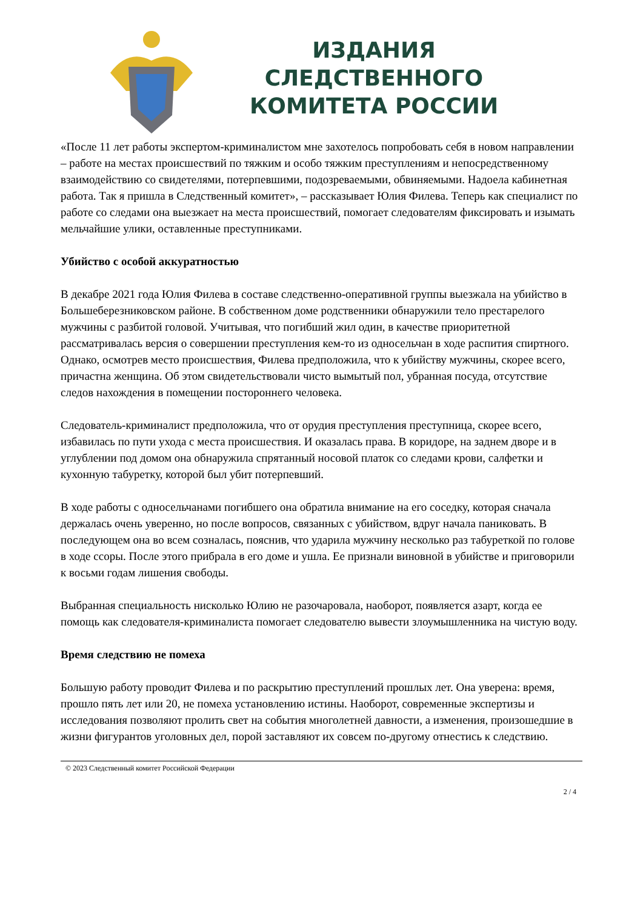ИЗДАНИЯ СЛЕДСТВЕННОГО
КОМИТЕТА РОССИИ
«После 11 лет работы экспертом-криминалистом мне захотелось попробовать себя в новом направлении – работе на местах происшествий по тяжким и особо тяжким преступлениям и непосредственному взаимодействию со свидетелями, потерпевшими, подозреваемыми, обвиняемыми. Надоела кабинетная работа. Так я пришла в Следственный комитет», – рассказывает Юлия Филева. Теперь как специалист по работе со следами она выезжает на места происшествий, помогает следователям фиксировать и изымать мельчайшие улики, оставленные преступниками.
Убийство с особой аккуратностью
В декабре 2021 года Юлия Филева в составе следственно-оперативной группы выезжала на убийство в Большеберезниковском районе. В собственном доме родственники обнаружили тело престарелого мужчины с разбитой головой. Учитывая, что погибший жил один, в качестве приоритетной рассматривалась версия о совершении преступления кем-то из односельчан в ходе распития спиртного. Однако, осмотрев место происшествия, Филева предположила, что к убийству мужчины, скорее всего, причастна женщина. Об этом свидетельствовали чисто вымытый пол, убранная посуда, отсутствие следов нахождения в помещении постороннего человека.
Следователь-криминалист предположила, что от орудия преступления преступница, скорее всего, избавилась по пути ухода с места происшествия. И оказалась права. В коридоре, на заднем дворе и в углублении под домом она обнаружила спрятанный носовой платок со следами крови, салфетки и кухонную табуретку, которой был убит потерпевший.
В ходе работы с односельчанами погибшего она обратила внимание на его соседку, которая сначала держалась очень уверенно, но после вопросов, связанных с убийством, вдруг начала паниковать. В последующем она во всем созналась, пояснив, что ударила мужчину несколько раз табуреткой по голове в ходе ссоры. После этого прибрала в его доме и ушла. Ее признали виновной в убийстве и приговорили к восьми годам лишения свободы.
Выбранная специальность нисколько Юлию не разочаровала, наоборот, появляется азарт, когда ее помощь как следователя-криминалиста помогает следователю вывести злоумышленника на чистую воду.
Время следствию не помеха
Большую работу проводит Филева и по раскрытию преступлений прошлых лет. Она уверена: время, прошло пять лет или 20, не помеха установлению истины. Наоборот, современные экспертизы и исследования позволяют пролить свет на события многолетней давности, а изменения, произошедшие в жизни фигурантов уголовных дел, порой заставляют их совсем по-другому отнестись к следствию.
© 2023 Следственный комитет Российской Федерации
2 / 4